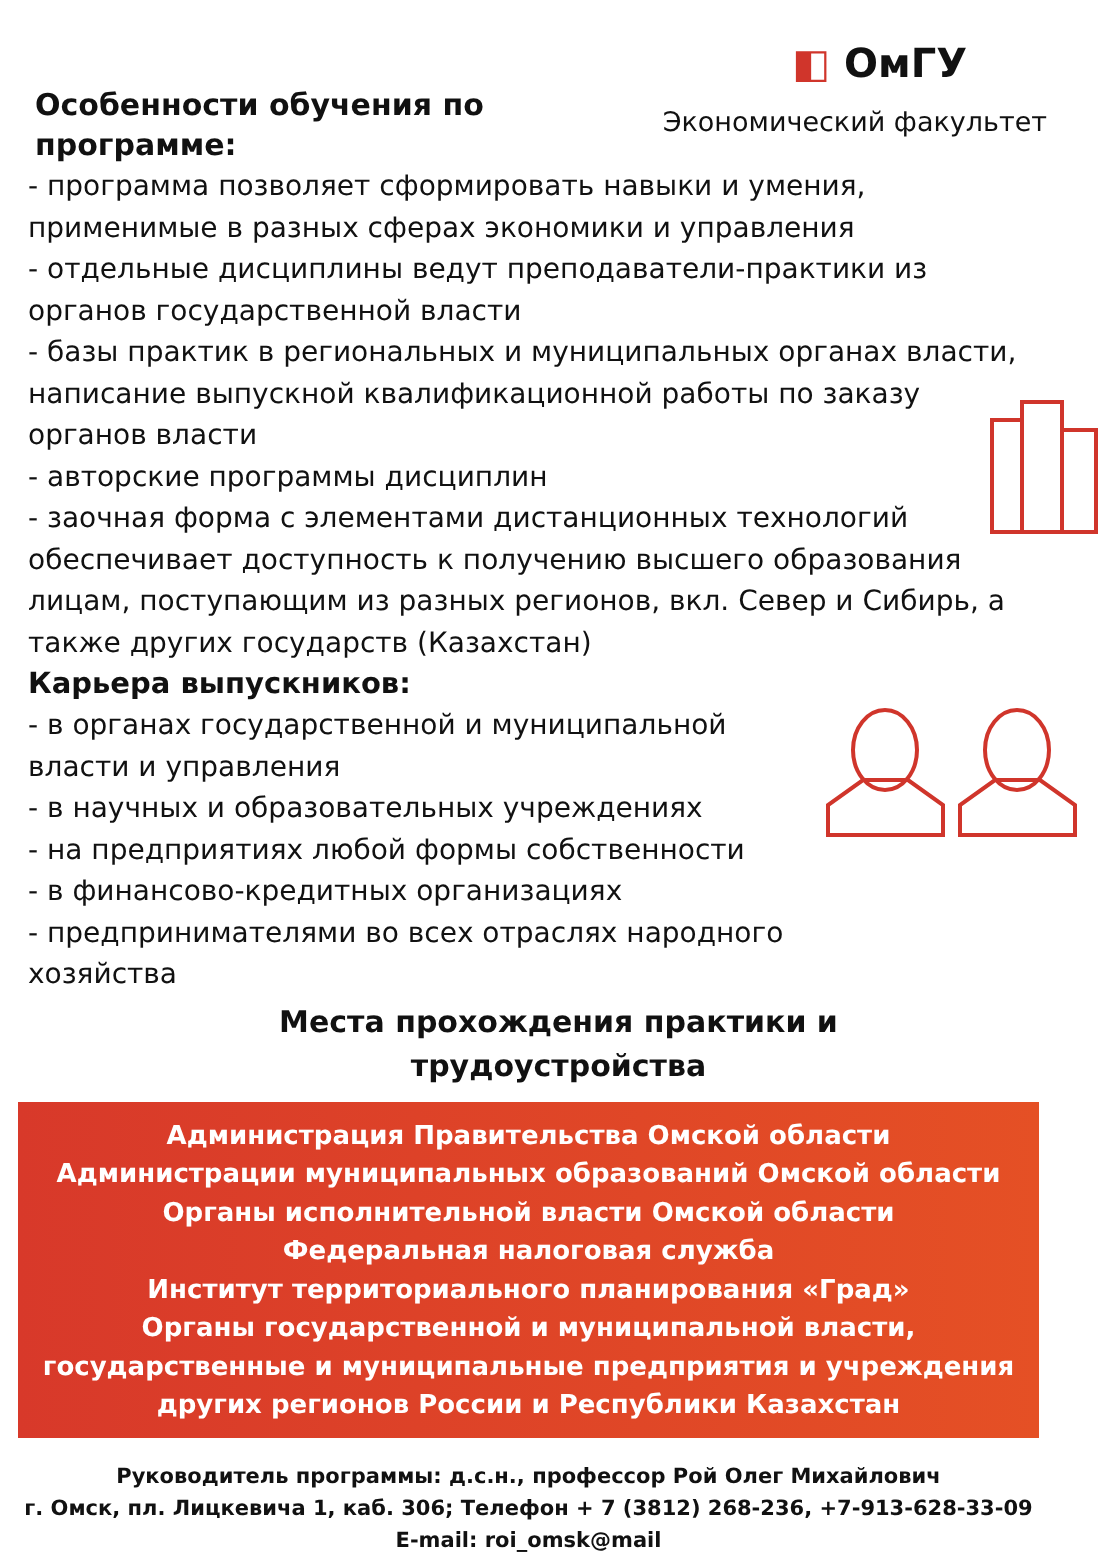Особенности обучения по
программе:
◧ ОмГУ
Экономический факультет
- программа позволяет сформировать навыки и умения, применимые в разных сферах экономики и управления
- отдельные дисциплины ведут преподаватели-практики из органов государственной власти
- базы практик в региональных и муниципальных органах власти, написание выпускной квалификационной работы по заказу органов власти
- авторские программы дисциплин
- заочная форма с элементами дистанционных технологий обеспечивает доступность к получению высшего образования лицам, поступающим из разных регионов, вкл. Север и Сибирь, а также других государств (Казахстан)
Карьера выпускников:
- в органах государственной и муниципальной
власти и управления
- в научных и образовательных учреждениях
- на предприятиях любой формы собственности
- в финансово-кредитных организациях
- предпринимателями во всех отраслях народного
хозяйства
Места прохождения практики и
трудоустройства
Администрация Правительства Омской области
Администрации муниципальных образований Омской области
Органы исполнительной власти Омской области
Федеральная налоговая служба
Институт территориального планирования «Град»
Органы государственной и муниципальной власти, государственные и муниципальные предприятия и учреждения других регионов России и Республики Казахстан
Руководитель программы: д.с.н., профессор Рой Олег Михайлович
г. Омск, пл. Лицкевича 1, каб. 306; Телефон + 7 (3812) 268-236, +7-913-628-33-09
E-mail: roi_omsk@mail